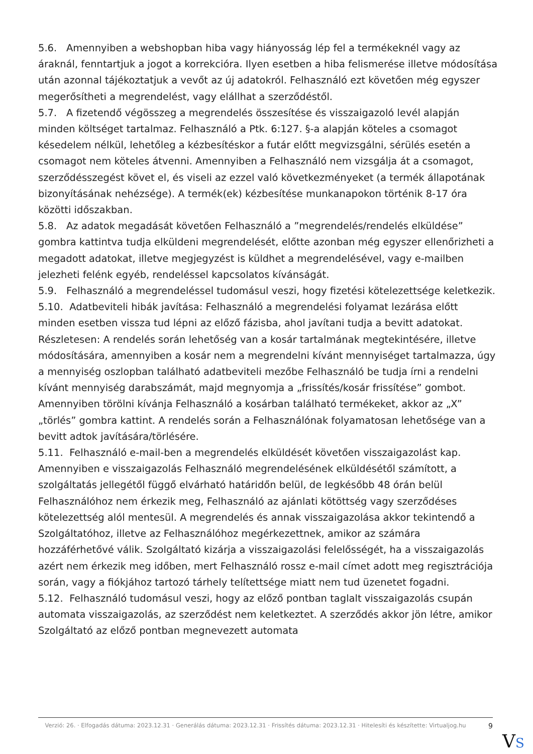5.6. Amennyiben a webshopban hiba vagy hiányosság lép fel a termékeknél vagy az áraknál, fenntartjuk a jogot a korrekcióra. Ilyen esetben a hiba felismerése illetve módosítása után azonnal tájékoztatjuk a vevőt az új adatokról. Felhasználó ezt követően még egyszer megerősítheti a megrendelést, vagy elállhat a szerződéstől.
5.7. A fizetendő végösszeg a megrendelés összesítése és visszaigazoló levél alapján minden költséget tartalmaz. Felhasználó a Ptk. 6:127. §-a alapján köteles a csomagot késedelem nélkül, lehetőleg a kézbesítéskor a futár előtt megvizsgálni, sérülés esetén a csomagot nem köteles átvenni. Amennyiben a Felhasználó nem vizsgálja át a csomagot, szerződésszegést követ el, és viseli az ezzel való következményeket (a termék állapotának bizonyításának nehézsége). A termék(ek) kézbesítése munkanapokon történik 8-17 óra közötti időszakban.
5.8. Az adatok megadását követően Felhasználó a ”megrendelés/rendelés elküldése” gombra kattintva tudja elküldeni megrendelését, előtte azonban még egyszer ellenőrizheti a megadott adatokat, illetve megjegyzést is küldhet a megrendelésével, vagy e-mailben jelezheti felénk egyéb, rendeléssel kapcsolatos kívánságát.
5.9. Felhasználó a megrendeléssel tudomásul veszi, hogy fizetési kötelezettsége keletkezik.
5.10. Adatbeviteli hibák javítása: Felhasználó a megrendelési folyamat lezárása előtt minden esetben vissza tud lépni az előző fázisba, ahol javítani tudja a bevitt adatokat. Részletesen: A rendelés során lehetőség van a kosár tartalmának megtekintésére, illetve módosítására, amennyiben a kosár nem a megrendelni kívánt mennyiséget tartalmazza, úgy a mennyiség oszlopban található adatbeviteli mezőbe Felhasználó be tudja írni a rendelni kívánt mennyiség darabszámát, majd megnyomja a „frissítés/kosár frissítése” gombot. Amennyiben törölni kívánja Felhasználó a kosárban található termékeket, akkor az „X” „törlés” gombra kattint. A rendelés során a Felhasználónak folyamatosan lehetősége van a bevitt adtok javítására/törlésére.
5.11. Felhasználó e-mail-ben a megrendelés elküldését követően visszaigazolást kap. Amennyiben e visszaigazolás Felhasználó megrendelésének elküldésétől számított, a szolgáltatás jellegétől függő elvárható határidőn belül, de legkésőbb 48 órán belül Felhasználóhoz nem érkezik meg, Felhasználó az ajánlati kötöttség vagy szerződéses kötelezettség alól mentesül. A megrendelés és annak visszaigazolása akkor tekintendő a Szolgáltatóhoz, illetve az Felhasználóhoz megérkezettnek, amikor az számára hozzáférhetővé válik. Szolgáltató kizárja a visszaigazolási felelősségét, ha a visszaigazolás azért nem érkezik meg időben, mert Felhasználó rossz e-mail címet adott meg regisztrációja során, vagy a fiókjához tartozó tárhely telítettsége miatt nem tud üzenetet fogadni.
5.12. Felhasználó tudomásul veszi, hogy az előző pontban taglalt visszaigazolás csupán automata visszaigazolás, az szerződést nem keletkeztet. A szerződés akkor jön létre, amikor Szolgáltató az előző pontban megnevezett automata
Verzió: 26. · Elfogadás dátuma: 2023.12.31 · Generálás dátuma: 2023.12.31 · Frissítés dátuma: 2023.12.31 · Hitelesíti és készítette: Virtualjog.hu
9
VS